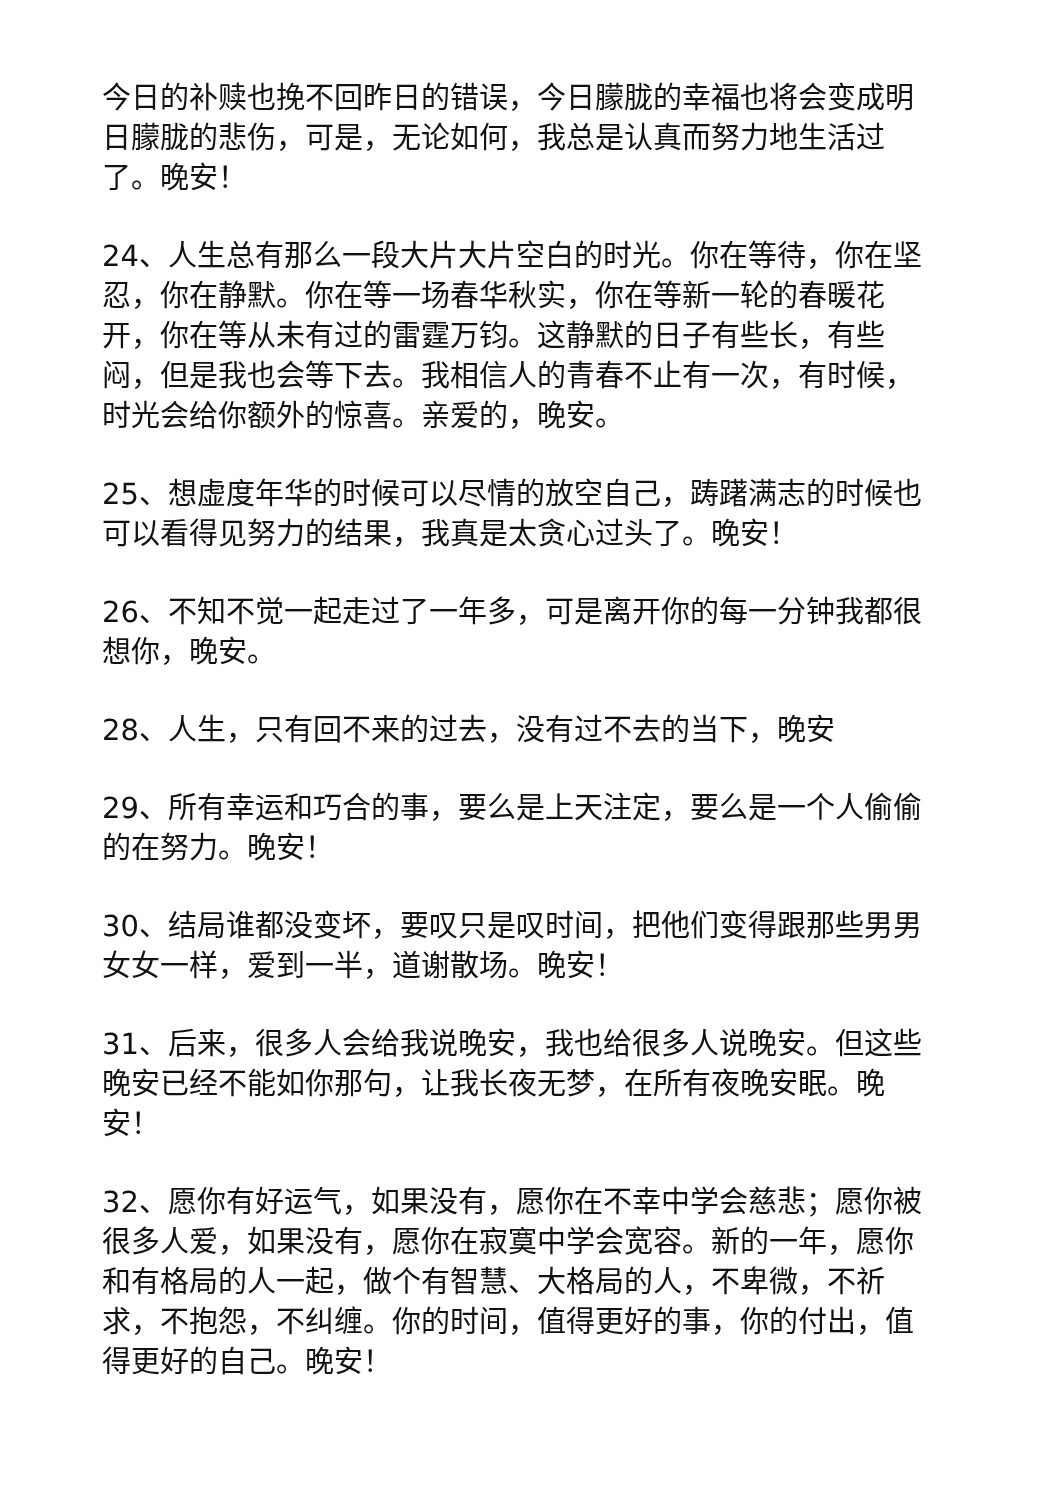今日的补赎也挽不回昨日的错误，今日朦胧的幸福也将会变成明日朦胧的悲伤，可是，无论如何，我总是认真而努力地生活过了。晚安！
24、人生总有那么一段大片大片空白的时光。你在等待，你在坚忍，你在静默。你在等一场春华秋实，你在等新一轮的春暖花开，你在等从未有过的雷霆万钧。这静默的日子有些长，有些闷，但是我也会等下去。我相信人的青春不止有一次，有时候，时光会给你额外的惊喜。亲爱的，晚安。
25、想虚度年华的时候可以尽情的放空自己，踌躇满志的时候也可以看得见努力的结果，我真是太贪心过头了。晚安！
26、不知不觉一起走过了一年多，可是离开你的每一分钟我都很想你，晚安。
28、人生，只有回不来的过去，没有过不去的当下，晚安
29、所有幸运和巧合的事，要么是上天注定，要么是一个人偷偷的在努力。晚安！
30、结局谁都没变坏，要叹只是叹时间，把他们变得跟那些男男女女一样，爱到一半，道谢散场。晚安！
31、后来，很多人会给我说晚安，我也给很多人说晚安。但这些晚安已经不能如你那句，让我长夜无梦，在所有夜晚安眠。晚安！
32、愿你有好运气，如果没有，愿你在不幸中学会慈悲；愿你被很多人爱，如果没有，愿你在寂寞中学会宽容。新的一年，愿你和有格局的人一起，做个有智慧、大格局的人，不卑微，不祈求，不抱怨，不纠缠。你的时间，值得更好的事，你的付出，值得更好的自己。晚安！